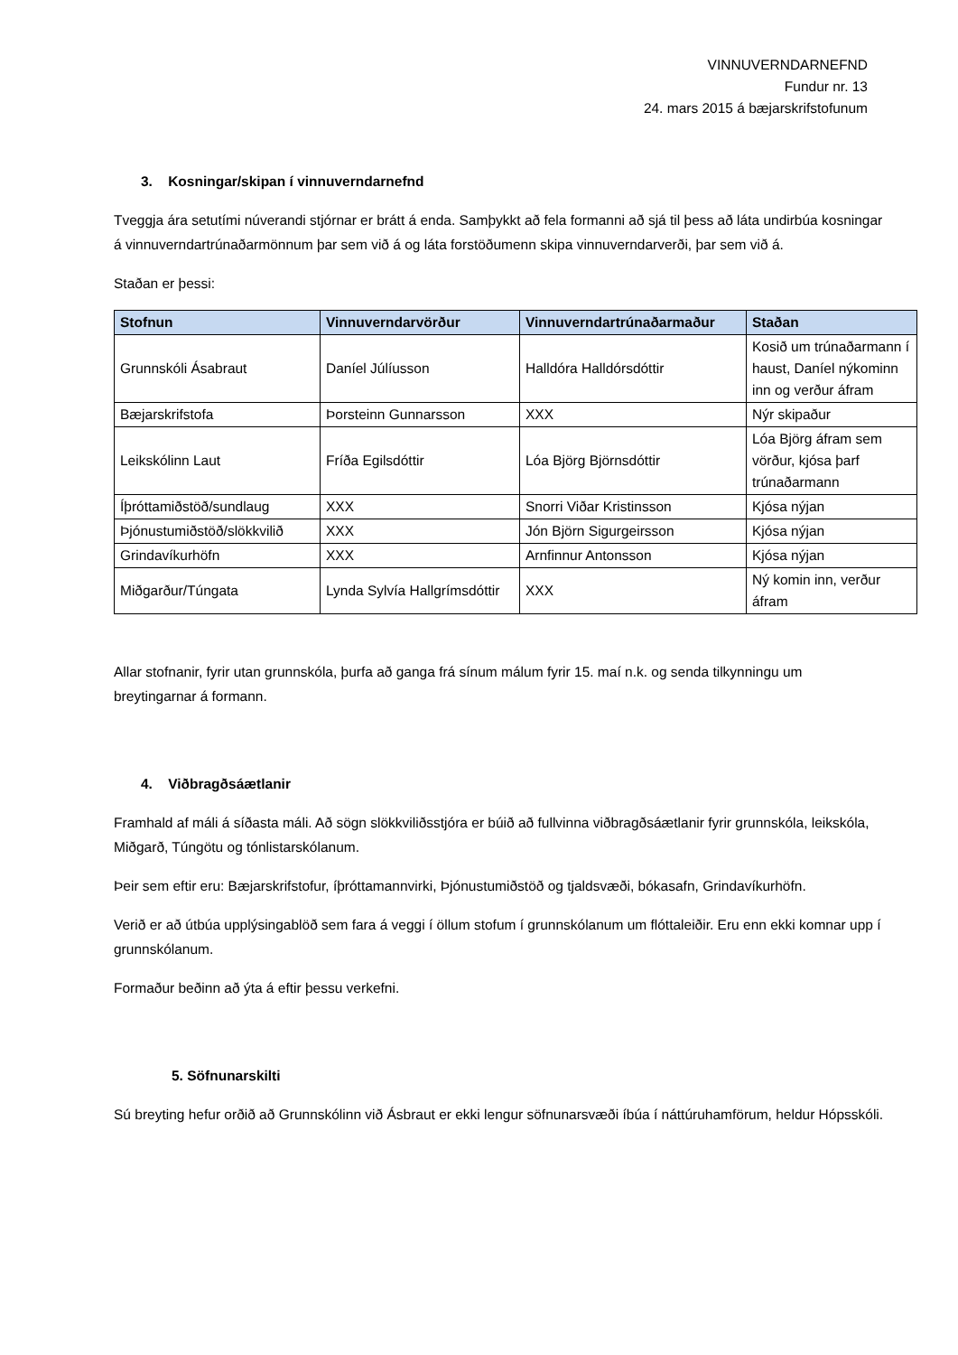VINNUVERNDARNEFND
Fundur nr. 13
24. mars 2015 á bæjarskrifstofunum
3. Kosningar/skipan í vinnuverndarnefnd
Tveggja ára setutími núverandi stjórnar er brátt á enda. Samþykkt að fela formanni að sjá til þess að láta undirbúa kosningar á vinnuverndartrúnaðarmönnum þar sem við á og láta forstöðumenn skipa vinnuverndarverði, þar sem við á.
Staðan er þessi:
| Stofnun | Vinnuverndarvörður | Vinnuverndartrúnaðarmaður | Staðan |
| --- | --- | --- | --- |
| Grunnskóli Ásabraut | Daníel Júlíusson | Halldóra Halldórsdóttir | Kosið um trúnaðarmann í haust, Daníel nýkominn inn og verður áfram |
| Bæjarskrifstofa | Þorsteinn Gunnarsson | XXX | Nýr skipaður |
| Leikskólinn Laut | Fríða Egilsdóttir | Lóa Björg Björnsdóttir | Lóa Björg áfram sem vörður, kjósa þarf trúnaðarmann |
| Íþróttamiðstöð/sundlaug | XXX | Snorri Viðar Kristinsson | Kjósa nýjan |
| Þjónustumiðstöð/slökkvilið | XXX | Jón Björn Sigurgeirsson | Kjósa nýjan |
| Grindavíkurhöfn | XXX | Arnfinnur Antonsson | Kjósa nýjan |
| Miðgarður/Túngata | Lynda Sylvía Hallgrímsdóttir | XXX | Ný komin inn, verður áfram |
Allar stofnanir, fyrir utan grunnskóla, þurfa að ganga frá sínum málum fyrir 15. maí n.k. og senda tilkynningu um breytingarnar á formann.
4. Viðbragðsáætlanir
Framhald af máli á síðasta máli. Að sögn slökkviliðsstjóra er búið að fullvinna viðbragðsáætlanir fyrir grunnskóla, leikskóla, Miðgarð, Túngötu og tónlistarskólanum.
Þeir sem eftir eru: Bæjarskrifstofur, íþróttamannvirki, Þjónustumiðstöð og tjaldsvæði, bókasafn, Grindavíkurhöfn.
Verið er að útbúa upplýsingablöð sem fara á veggi í öllum stofum í grunnskólanum um flóttaleiðir. Eru enn ekki komnar upp í grunnskólanum.
Formaður beðinn að ýta á eftir þessu verkefni.
5. Söfnunarskilti
Sú breyting hefur orðið að Grunnskólinn við Ásbraut er ekki lengur söfnunarsvæði íbúa í náttúruhamförum, heldur Hópsskóli.